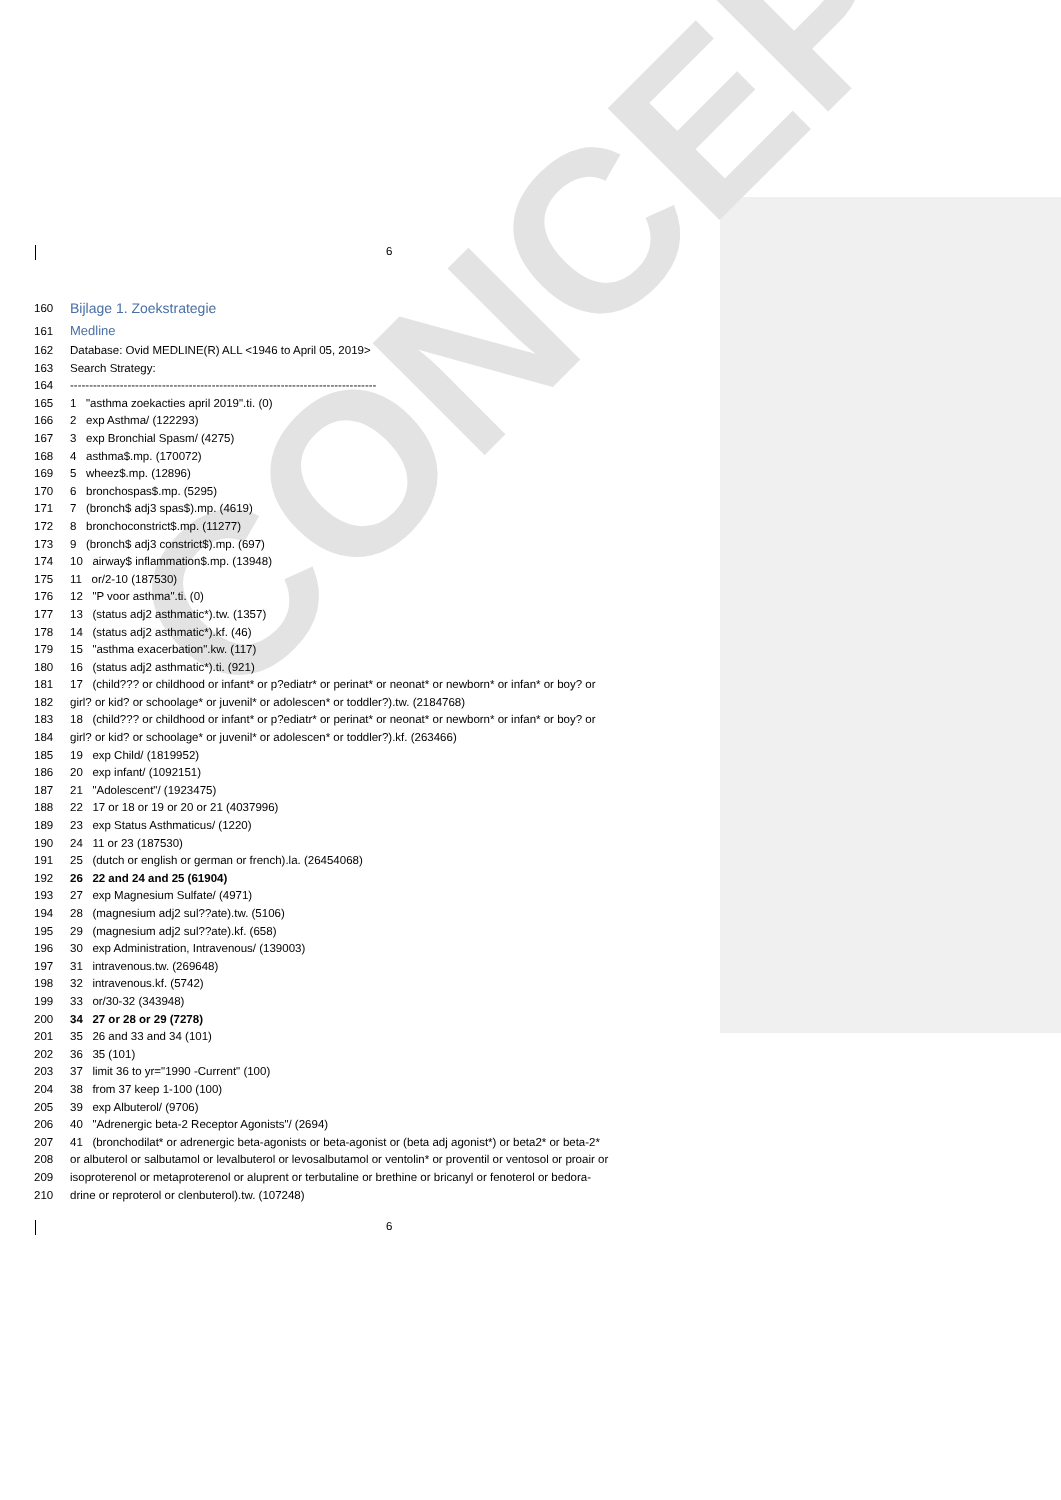CONCEPT
6
160 Bijlage 1. Zoekstrategie
161 Medline
162 Database: Ovid MEDLINE(R) ALL <1946 to April 05, 2019>
163 Search Strategy:
164 --------------------------------------------------------------------------------
165 1 "asthma zoekacties april 2019".ti. (0)
166 2 exp Asthma/ (122293)
167 3 exp Bronchial Spasm/ (4275)
168 4 asthma$.mp. (170072)
169 5 wheez$.mp. (12896)
170 6 bronchospas$.mp. (5295)
171 7 (bronch$ adj3 spas$).mp. (4619)
172 8 bronchoconstrict$.mp. (11277)
173 9 (bronch$ adj3 constrict$).mp. (697)
174 10 airway$ inflammation$.mp. (13948)
175 11 or/2-10 (187530)
176 12 "P voor asthma".ti. (0)
177 13 (status adj2 asthmatic*).tw. (1357)
178 14 (status adj2 asthmatic*).kf. (46)
179 15 "asthma exacerbation".kw. (117)
180 16 (status adj2 asthmatic*).ti. (921)
181 17 (child??? or childhood or infant* or p?ediatr* or perinat* or neonat* or newborn* or infan* or boy? or
182 girl? or kid? or schoolage* or juvenil* or adolescen* or toddler?).tw. (2184768)
183 18 (child??? or childhood or infant* or p?ediatr* or perinat* or neonat* or newborn* or infan* or boy? or
184 girl? or kid? or schoolage* or juvenil* or adolescen* or toddler?).kf. (263466)
185 19 exp Child/ (1819952)
186 20 exp infant/ (1092151)
187 21 "Adolescent"/ (1923475)
188 22 17 or 18 or 19 or 20 or 21 (4037996)
189 23 exp Status Asthmaticus/ (1220)
190 24 11 or 23 (187530)
191 25 (dutch or english or german or french).la. (26454068)
192 26 22 and 24 and 25 (61904)
193 27 exp Magnesium Sulfate/ (4971)
194 28 (magnesium adj2 sul??ate).tw. (5106)
195 29 (magnesium adj2 sul??ate).kf. (658)
196 30 exp Administration, Intravenous/ (139003)
197 31 intravenous.tw. (269648)
198 32 intravenous.kf. (5742)
199 33 or/30-32 (343948)
200 34 27 or 28 or 29 (7278)
201 35 26 and 33 and 34 (101)
202 36 35 (101)
203 37 limit 36 to yr="1990 -Current" (100)
204 38 from 37 keep 1-100 (100)
205 39 exp Albuterol/ (9706)
206 40 "Adrenergic beta-2 Receptor Agonists"/ (2694)
207 41 (bronchodilat* or adrenergic beta-agonists or beta-agonist or (beta adj agonist*) or beta2* or beta-2*
208 or albuterol or salbutamol or levalbuterol or levosalbutamol or ventolin* or proventil or ventosol or proair or
209 isoproterenol or metaproterenol or aluprent or terbutaline or brethine or bricanyl or fenoterol or bedora-
210 drine or reproterol or clenbuterol).tw. (107248)
6